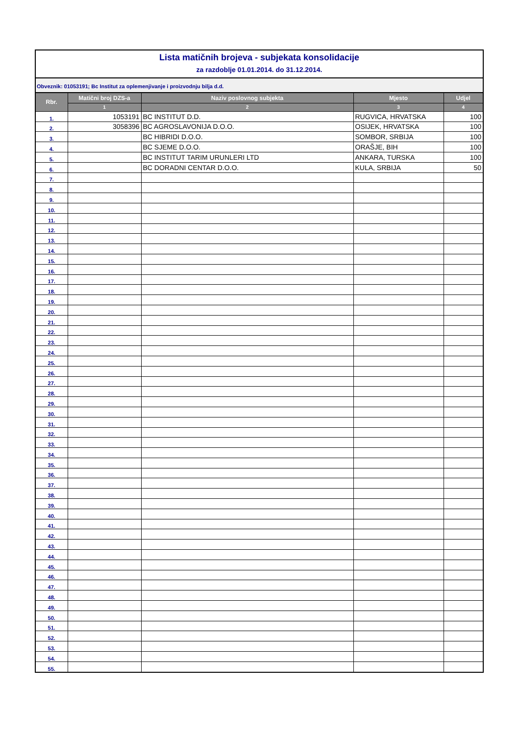Lista matičnih brojeva - subjekata konsolidacije
za razdoblje 01.01.2014. do 31.12.2014.
Obveznik: 01053191; Bc Institut za oplemenjivanje i proizvodnju bilja d.d.
| Rbr. | Matični broj DZS-a | Naziv poslovnog subjekta | Mjesto | Udjel |
| --- | --- | --- | --- | --- |
| | 1 | 2 | 3 | 4 |
| 1. | 1053191 | BC INSTITUT D.D. | RUGVICA, HRVATSKA | 100 |
| 2. | 3058396 | BC AGROSLAVONIJA D.O.O. | OSIJEK, HRVATSKA | 100 |
| 3. | | BC HIBRIDI D.O.O. | SOMBOR, SRBIJA | 100 |
| 4. | | BC SJEME D.O.O. | ORAŠJE, BIH | 100 |
| 5. | | BC INSTITUT TARIM URUNLERI LTD | ANKARA, TURSKA | 100 |
| 6. | | BC DORADNI CENTAR D.O.O. | KULA, SRBIJA | 50 |
| 7. | | | | |
| 8. | | | | |
| 9. | | | | |
| 10. | | | | |
| 11. | | | | |
| 12. | | | | |
| 13. | | | | |
| 14. | | | | |
| 15. | | | | |
| 16. | | | | |
| 17. | | | | |
| 18. | | | | |
| 19. | | | | |
| 20. | | | | |
| 21. | | | | |
| 22. | | | | |
| 23. | | | | |
| 24. | | | | |
| 25. | | | | |
| 26. | | | | |
| 27. | | | | |
| 28. | | | | |
| 29. | | | | |
| 30. | | | | |
| 31. | | | | |
| 32. | | | | |
| 33. | | | | |
| 34. | | | | |
| 35. | | | | |
| 36. | | | | |
| 37. | | | | |
| 38. | | | | |
| 39. | | | | |
| 40. | | | | |
| 41. | | | | |
| 42. | | | | |
| 43. | | | | |
| 44. | | | | |
| 45. | | | | |
| 46. | | | | |
| 47. | | | | |
| 48. | | | | |
| 49. | | | | |
| 50. | | | | |
| 51. | | | | |
| 52. | | | | |
| 53. | | | | |
| 54. | | | | |
| 55. | | | | |